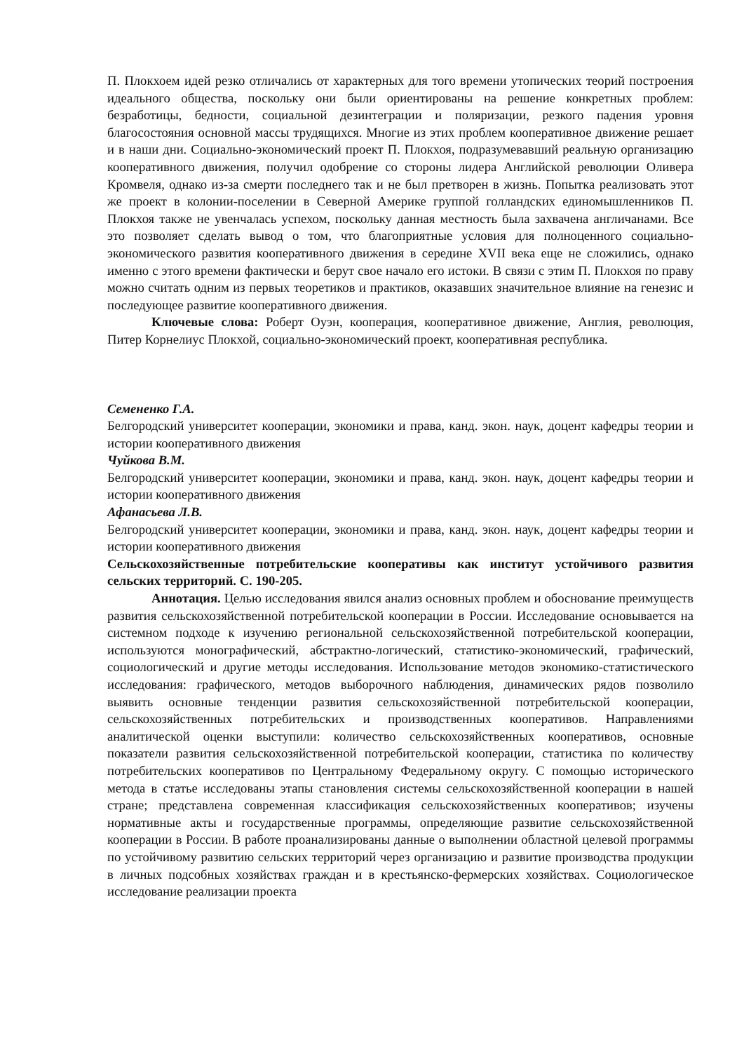П. Плокхоем идей резко отличались от характерных для того времени утопических теорий построения идеального общества, поскольку они были ориентированы на решение конкретных проблем: безработицы, бедности, социальной дезинтеграции и поляризации, резкого падения уровня благосостояния основной массы трудящихся. Многие из этих проблем кооперативное движение решает и в наши дни. Социально-экономический проект П. Плокхоя, подразумевавший реальную организацию кооперативного движения, получил одобрение со стороны лидера Английской революции Оливера Кромвеля, однако из-за смерти последнего так и не был претворен в жизнь. Попытка реализовать этот же проект в колонии-поселении в Северной Америке группой голландских единомышленников П. Плокхоя также не увенчалась успехом, поскольку данная местность была захвачена англичанами. Все это позволяет сделать вывод о том, что благоприятные условия для полноценного социально-экономического развития кооперативного движения в середине XVII века еще не сложились, однако именно с этого времени фактически и берут свое начало его истоки. В связи с этим П. Плокхоя по праву можно считать одним из первых теоретиков и практиков, оказавших значительное влияние на генезис и последующее развитие кооперативного движения.
Ключевые слова: Роберт Оуэн, кооперация, кооперативное движение, Англия, революция, Питер Корнелиус Плокхой, социально-экономический проект, кооперативная республика.
Семененко Г.А.
Белгородский университет кооперации, экономики и права, канд. экон. наук, доцент кафедры теории и истории кооперативного движения
Чуйкова В.М.
Белгородский университет кооперации, экономики и права, канд. экон. наук, доцент кафедры теории и истории кооперативного движения
Афанасьева Л.В.
Белгородский университет кооперации, экономики и права, канд. экон. наук, доцент кафедры теории и истории кооперативного движения
Сельскохозяйственные потребительские кооперативы как институт устойчивого развития сельских территорий. С. 190-205.
Аннотация. Целью исследования явился анализ основных проблем и обоснование преимуществ развития сельскохозяйственной потребительской кооперации в России. Исследование основывается на системном подходе к изучению региональной сельскохозяйственной потребительской кооперации, используются монографический, абстрактно-логический, статистико-экономический, графический, социологический и другие методы исследования. Использование методов экономико-статистического исследования: графического, методов выборочного наблюдения, динамических рядов позволило выявить основные тенденции развития сельскохозяйственной потребительской кооперации, сельскохозяйственных потребительских и производственных кооперативов. Направлениями аналитической оценки выступили: количество сельскохозяйственных кооперативов, основные показатели развития сельскохозяйственной потребительской кооперации, статистика по количеству потребительских кооперативов по Центральному Федеральному округу. С помощью исторического метода в статье исследованы этапы становления системы сельскохозяйственной кооперации в нашей стране; представлена современная классификация сельскохозяйственных кооперативов; изучены нормативные акты и государственные программы, определяющие развитие сельскохозяйственной кооперации в России. В работе проанализированы данные о выполнении областной целевой программы по устойчивому развитию сельских территорий через организацию и развитие производства продукции в личных подсобных хозяйствах граждан и в крестьянско-фермерских хозяйствах. Социологическое исследование реализации проекта